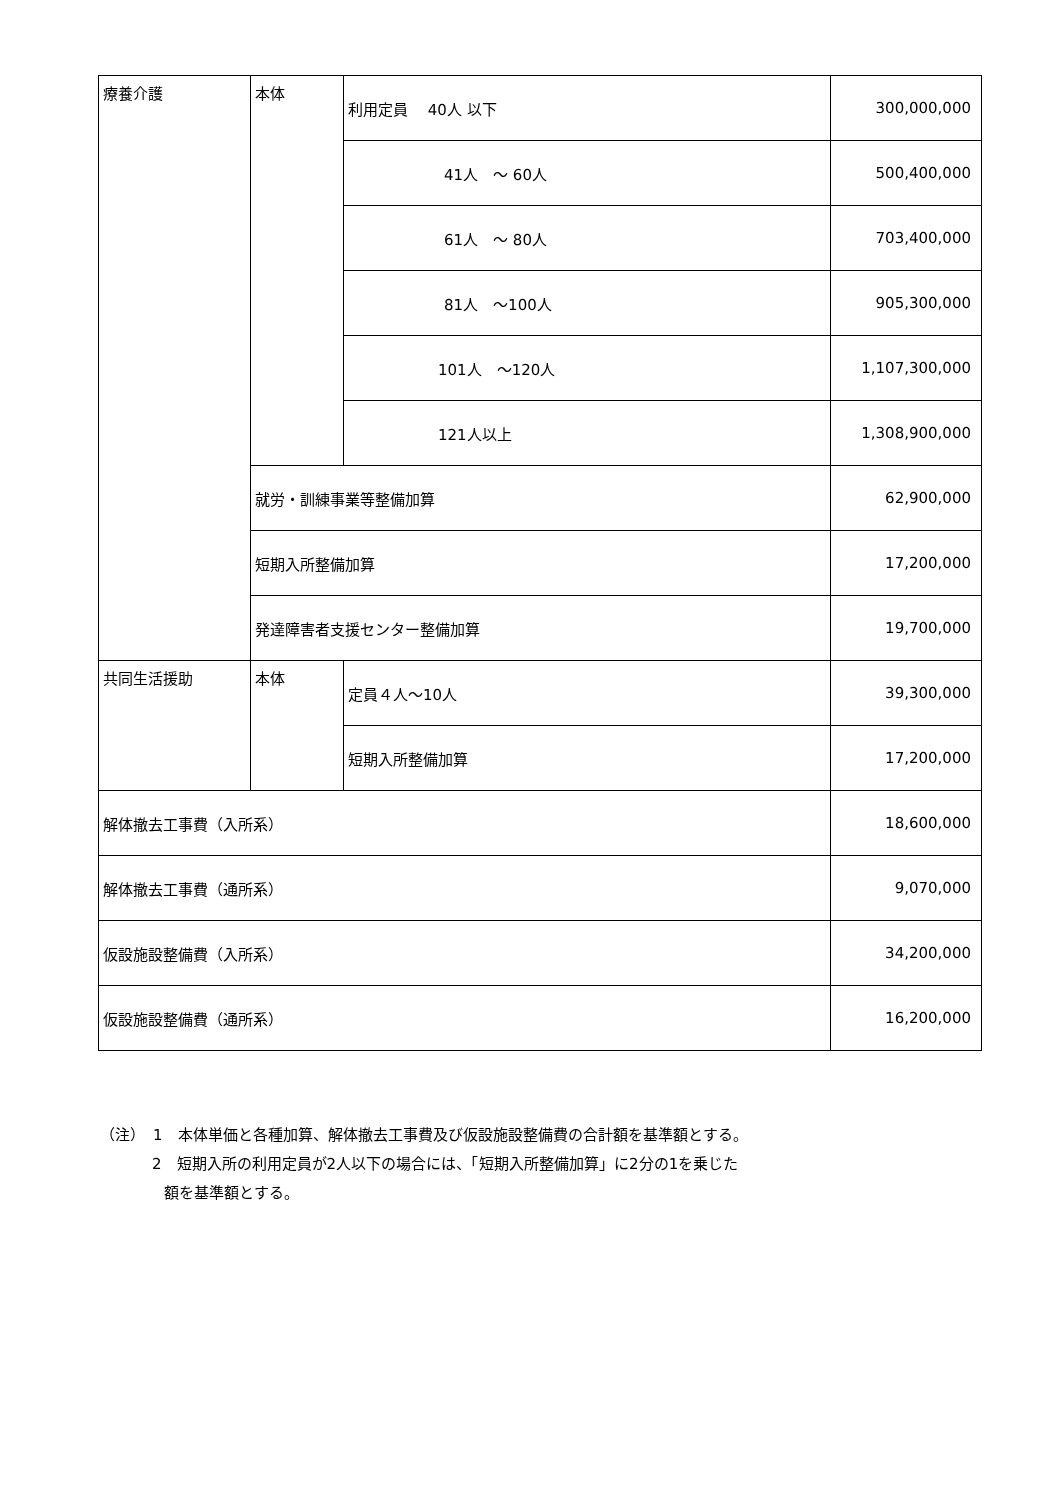| 療養介護 | 本体 | 利用定員 40人 以下 | 300,000,000 |
| | | 41人 ～ 60人 | 500,400,000 |
| | | 61人 ～ 80人 | 703,400,000 |
| | | 81人 ～100人 | 905,300,000 |
| | | 101人 ～120人 | 1,107,300,000 |
| | | 121人以上 | 1,308,900,000 |
| | 就労・訓練事業等整備加算 | | 62,900,000 |
| | 短期入所整備加算 | | 17,200,000 |
| | 発達障害者支援センター整備加算 | | 19,700,000 |
| 共同生活援助 | 本体 | 定員４人～10人 | 39,300,000 |
| | | 短期入所整備加算 | 17,200,000 |
| 解体撤去工事費（入所系） | | | 18,600,000 |
| 解体撤去工事費（通所系） | | | 9,070,000 |
| 仮設施設整備費（入所系） | | | 34,200,000 |
| 仮設施設整備費（通所系） | | | 16,200,000 |
（注）　1　本体単価と各種加算、解体撤去工事費及び仮設施設整備費の合計額を基準額とする。
2　短期入所の利用定員が2人以下の場合には、「短期入所整備加算」に2分の1を乗じた
額を基準額とする。